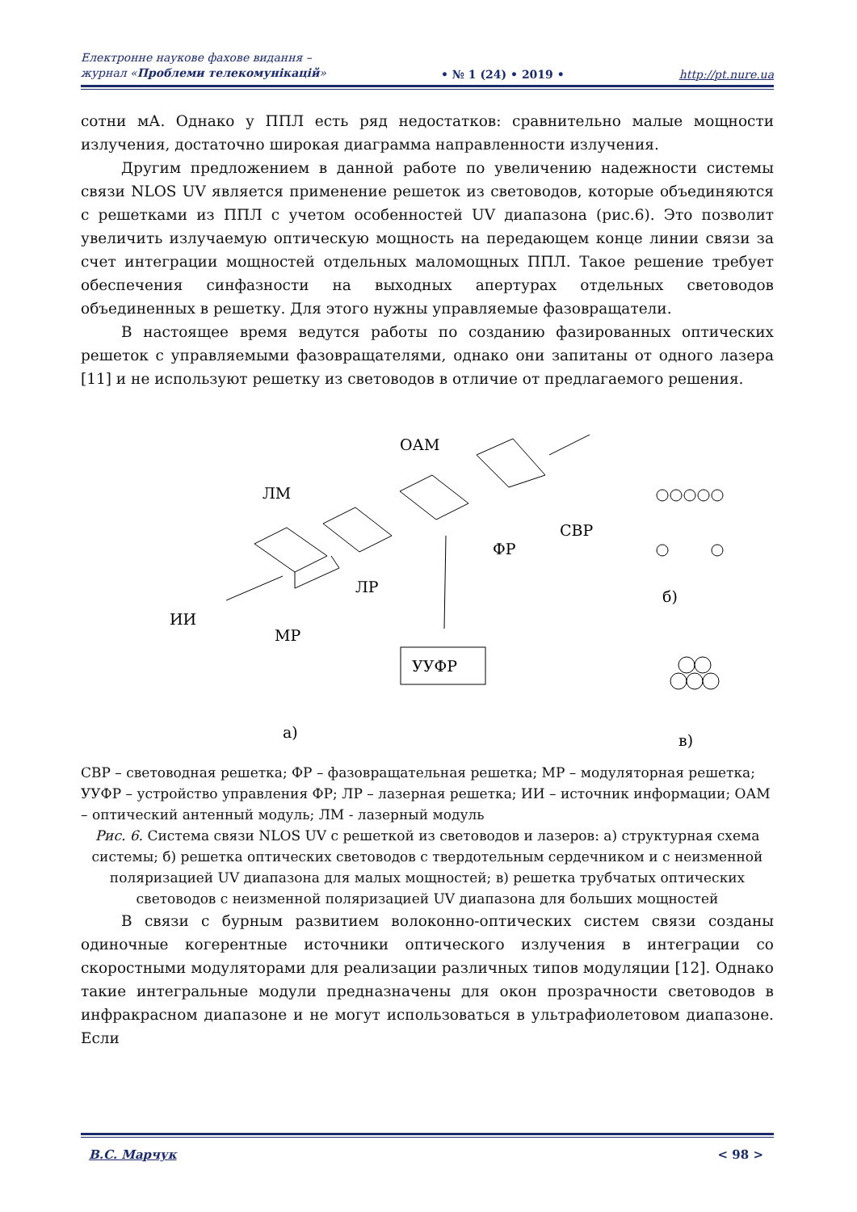Електронне наукове фахове видання –
журнал «Проблеми телекомунікацій»
• № 1 (24) • 2019 •
http://pt.nure.ua
сотни мА. Однако у ППЛ есть ряд недостатков: сравнительно малые мощности излучения, достаточно широкая диаграмма направленности излучения.
Другим предложением в данной работе по увеличению надежности системы связи NLOS UV является применение решеток из световодов, которые объединяются с решетками из ППЛ с учетом особенностей UV диапазона (рис.6). Это позволит увеличить излучаемую оптическую мощность на передающем конце линии связи за счет интеграции мощностей отдельных маломощных ППЛ. Такое решение требует обеспечения синфазности на выходных апертурах отдельных световодов объединенных в решетку. Для этого нужны управляемые фазовращатели.
В настоящее время ведутся работы по созданию фазированных оптических решеток с управляемыми фазовращателями, однако они запитаны от одного лазера [11] и не используют решетку из световодов в отличие от предлагаемого решения.
ОАМ
ЛМ
СВР
ФР
ЛР
ИИ
МР
б)
а)
в)
УУФР
СВР – световодная решетка; ФР – фазовращательная решетка; МР – модуляторная решетка; УУФР – устройство управления ФР; ЛР – лазерная решетка; ИИ – источник информации; ОАМ – оптический антенный модуль; ЛМ - лазерный модуль
Рис. 6. Система связи NLOS UV с решеткой из световодов и лазеров: а) структурная схема системы; б) решетка оптических световодов с твердотельным сердечником и с неизменной поляризацией UV диапазона для малых мощностей; в) решетка трубчатых оптических световодов с неизменной поляризацией UV диапазона для больших мощностей
В связи с бурным развитием волоконно-оптических систем связи созданы одиночные когерентные источники оптического излучения в интеграции со скоростными модуляторами для реализации различных типов модуляции [12]. Однако такие интегральные модули предназначены для окон прозрачности световодов в инфракрасном диапазоне и не могут использоваться в ультрафиолетовом диапазоне. Если
В.С. Марчук < 98 >